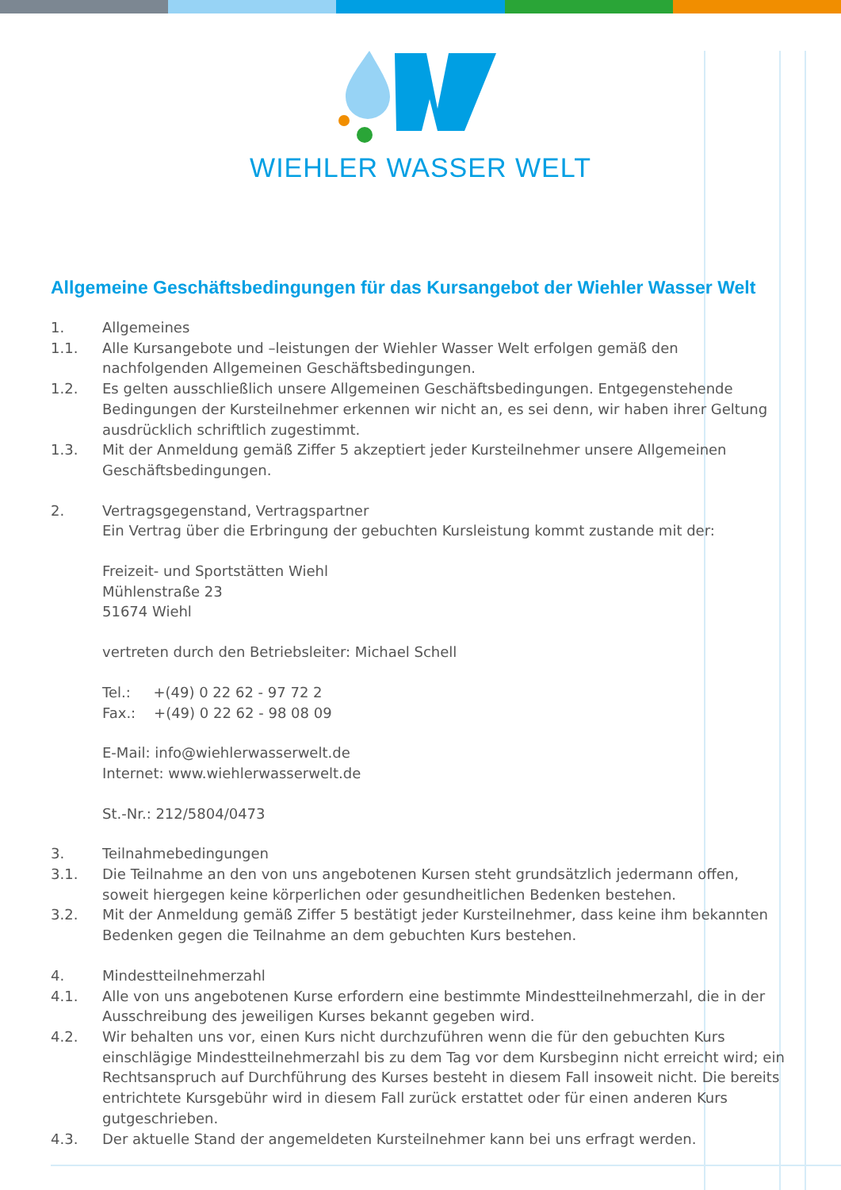WIEHLER WASSER WELT
Allgemeine Geschäftsbedingungen für das Kursangebot der Wiehler Wasser Welt
1. Allgemeines
1.1. Alle Kursangebote und –leistungen der Wiehler Wasser Welt erfolgen gemäß den nachfolgenden Allge­meinen Geschäftsbedingungen.
1.2. Es gelten ausschließlich unsere Allgemeinen Geschäftsbedingungen. Entgegenstehende Bedingungen der Kursteilnehmer erkennen wir nicht an, es sei denn, wir haben ihrer Geltung ausdrücklich schriftlich zuge­stimmt.
1.3. Mit der Anmeldung gemäß Ziffer 5 akzeptiert jeder Kursteilnehmer unsere Allgemeinen
Geschäftsbedingungen.
2. Vertragsgegenstand, Vertragspartner
Ein Vertrag über die Erbringung der gebuchten Kursleistung kommt zustande mit der:
Freizeit- und Sportstätten Wiehl
Mühlenstraße 23
51674 Wiehl
vertreten durch den Betriebsleiter: Michael Schell
Tel.: +(49) 0 22 62 - 97 72 2
Fax.: +(49) 0 22 62 - 98 08 09
E-Mail: info@wiehlerwasserwelt.de
Internet: www.wiehlerwasserwelt.de
St.-Nr.: 212/5804/0473
3. Teilnahmebedingungen
3.1. Die Teilnahme an den von uns angebotenen Kursen steht grundsätzlich jedermann offen, soweit hiergegen keine körperlichen oder gesundheitlichen Bedenken bestehen.
3.2. Mit der Anmeldung gemäß Ziffer 5 bestätigt jeder Kursteilnehmer, dass keine ihm bekannten Bedenken gegen die Teilnahme an dem gebuchten Kurs bestehen.
4. Mindestteilnehmerzahl
4.1. Alle von uns angebotenen Kurse erfordern eine bestimmte Mindestteilnehmerzahl, die in der
Ausschreibung des jeweiligen Kurses bekannt gegeben wird.
4.2. Wir behalten uns vor, einen Kurs nicht durchzuführen wenn die für den gebuchten Kurs einschlägige Mindestteilnehmerzahl bis zu dem Tag vor dem Kursbeginn nicht erreicht wird; ein Rechtsanspruch auf Durchführung des Kurses besteht in diesem Fall insoweit nicht. Die bereits entrichtete Kursgebühr wird in diesem Fall zurück erstattet oder für einen anderen Kurs gutgeschrieben.
4.3. Der aktuelle Stand der angemeldeten Kursteilnehmer kann bei uns erfragt werden.